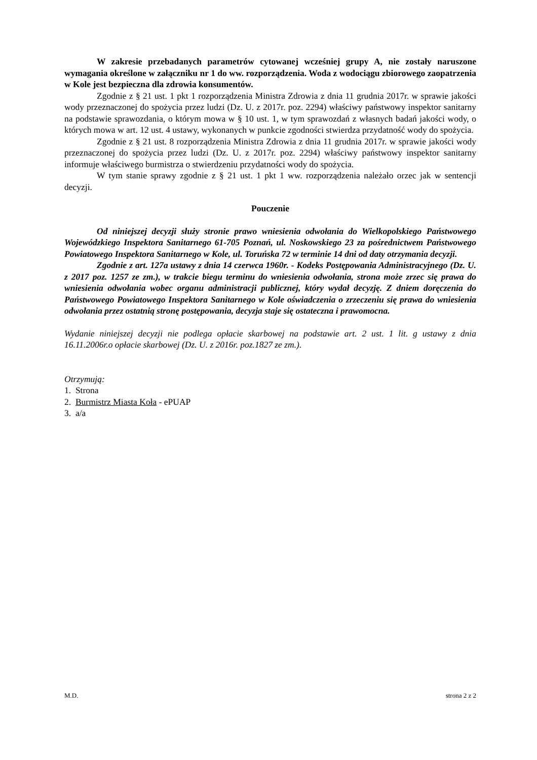W zakresie przebadanych parametrów cytowanej wcześniej grupy A, nie zostały naruszone wymagania określone w załączniku nr 1 do ww. rozporządzenia. Woda z wodociągu zbiorowego zaopatrzenia w Kole jest bezpieczna dla zdrowia konsumentów.
Zgodnie z § 21 ust. 1 pkt 1 rozporządzenia Ministra Zdrowia z dnia 11 grudnia 2017r. w sprawie jakości wody przeznaczonej do spożycia przez ludzi (Dz. U. z 2017r. poz. 2294) właściwy państwowy inspektor sanitarny na podstawie sprawozdania, o którym mowa w § 10 ust. 1, w tym sprawozdań z własnych badań jakości wody, o których mowa w art. 12 ust. 4 ustawy, wykonanych w punkcie zgodności stwierdza przydatność wody do spożycia.
Zgodnie z § 21 ust. 8 rozporządzenia Ministra Zdrowia z dnia 11 grudnia 2017r. w sprawie jakości wody przeznaczonej do spożycia przez ludzi (Dz. U. z 2017r. poz. 2294) właściwy państwowy inspektor sanitarny informuje właściwego burmistrza o stwierdzeniu przydatności wody do spożycia.
W tym stanie sprawy zgodnie z § 21 ust. 1 pkt 1 ww. rozporządzenia należało orzec jak w sentencji decyzji.
Pouczenie
Od niniejszej decyzji służy stronie prawo wniesienia odwołania do Wielkopolskiego Państwowego Wojewódzkiego Inspektora Sanitarnego 61-705 Poznań, ul. Noskowskiego 23 za pośrednictwem Państwowego Powiatowego Inspektora Sanitarnego w Kole, ul. Toruńska 72 w terminie 14 dni od daty otrzymania decyzji.
Zgodnie z art. 127a ustawy z dnia 14 czerwca 1960r. - Kodeks Postępowania Administracyjnego (Dz. U. z 2017 poz. 1257 ze zm.), w trakcie biegu terminu do wniesienia odwołania, strona może zrzec się prawa do wniesienia odwołania wobec organu administracji publicznej, który wydał decyzję. Z dniem doręczenia do Państwowego Powiatowego Inspektora Sanitarnego w Kole oświadczenia o zrzeczeniu się prawa do wniesienia odwołania przez ostatnią stronę postępowania, decyzja staje się ostateczna i prawomocna.
Wydanie niniejszej decyzji nie podlega opłacie skarbowej na podstawie art. 2 ust. 1 lit. g ustawy z dnia 16.11.2006r.o opłacie skarbowej (Dz. U. z 2016r. poz.1827 ze zm.).
Otrzymują:
1. Strona
2. Burmistrz Miasta Koła - ePUAP
3. a/a
M.D. strona 2 z 2